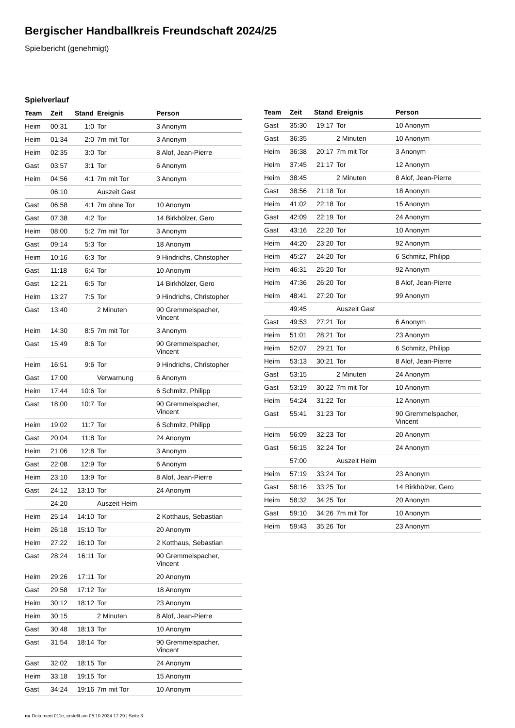Bergischer Handballkreis Freundschaft 2024/25
Spielbericht (genehmigt)
Spielverlauf
| Team | Zeit | Stand | Ereignis | Person |
| --- | --- | --- | --- | --- |
| Heim | 00:31 | 1:0 | Tor | 3 Anonym |
| Heim | 01:34 | 2:0 | 7m mit Tor | 3 Anonym |
| Heim | 02:35 | 3:0 | Tor | 8 Alof, Jean-Pierre |
| Gast | 03:57 | 3:1 | Tor | 6 Anonym |
| Heim | 04:56 | 4:1 | 7m mit Tor | 3 Anonym |
| | 06:10 | | Auszeit Gast | |
| Gast | 06:58 | 4:1 | 7m ohne Tor | 10 Anonym |
| Gast | 07:38 | 4:2 | Tor | 14 Birkhölzer, Gero |
| Heim | 08:00 | 5:2 | 7m mit Tor | 3 Anonym |
| Gast | 09:14 | 5:3 | Tor | 18 Anonym |
| Heim | 10:16 | 6:3 | Tor | 9 Hindrichs, Christopher |
| Gast | 11:18 | 6:4 | Tor | 10 Anonym |
| Gast | 12:21 | 6:5 | Tor | 14 Birkhölzer, Gero |
| Heim | 13:27 | 7:5 | Tor | 9 Hindrichs, Christopher |
| Gast | 13:40 | | 2 Minuten | 90 Gremmelspacher, Vincent |
| Heim | 14:30 | 8:5 | 7m mit Tor | 3 Anonym |
| Gast | 15:49 | 8:6 | Tor | 90 Gremmelspacher, Vincent |
| Heim | 16:51 | 9:6 | Tor | 9 Hindrichs, Christopher |
| Gast | 17:00 | | Verwarnung | 6 Anonym |
| Heim | 17:44 | 10:6 | Tor | 6 Schmitz, Philipp |
| Gast | 18:00 | 10:7 | Tor | 90 Gremmelspacher, Vincent |
| Heim | 19:02 | 11:7 | Tor | 6 Schmitz, Philipp |
| Gast | 20:04 | 11:8 | Tor | 24 Anonym |
| Heim | 21:06 | 12:8 | Tor | 3 Anonym |
| Gast | 22:08 | 12:9 | Tor | 6 Anonym |
| Heim | 23:10 | 13:9 | Tor | 8 Alof, Jean-Pierre |
| Gast | 24:12 | 13:10 | Tor | 24 Anonym |
| | 24:20 | | Auszeit Heim | |
| Heim | 25:14 | 14:10 | Tor | 2 Kotthaus, Sebastian |
| Heim | 26:18 | 15:10 | Tor | 20 Anonym |
| Heim | 27:22 | 16:10 | Tor | 2 Kotthaus, Sebastian |
| Gast | 28:24 | 16:11 | Tor | 90 Gremmelspacher, Vincent |
| Heim | 29:26 | 17:11 | Tor | 20 Anonym |
| Gast | 29:58 | 17:12 | Tor | 18 Anonym |
| Heim | 30:12 | 18:12 | Tor | 23 Anonym |
| Heim | 30:15 | | 2 Minuten | 8 Alof, Jean-Pierre |
| Gast | 30:48 | 18:13 | Tor | 10 Anonym |
| Gast | 31:54 | 18:14 | Tor | 90 Gremmelspacher, Vincent |
| Gast | 32:02 | 18:15 | Tor | 24 Anonym |
| Heim | 33:18 | 19:15 | Tor | 15 Anonym |
| Gast | 34:24 | 19:16 | 7m mit Tor | 10 Anonym |
| Team | Zeit | Stand | Ereignis | Person |
| --- | --- | --- | --- | --- |
| Gast | 35:30 | 19:17 | Tor | 10 Anonym |
| Gast | 36:35 | | 2 Minuten | 10 Anonym |
| Heim | 36:38 | 20:17 | 7m mit Tor | 3 Anonym |
| Heim | 37:45 | 21:17 | Tor | 12 Anonym |
| Heim | 38:45 | | 2 Minuten | 8 Alof, Jean-Pierre |
| Gast | 38:56 | 21:18 | Tor | 18 Anonym |
| Heim | 41:02 | 22:18 | Tor | 15 Anonym |
| Gast | 42:09 | 22:19 | Tor | 24 Anonym |
| Gast | 43:16 | 22:20 | Tor | 10 Anonym |
| Heim | 44:20 | 23:20 | Tor | 92 Anonym |
| Heim | 45:27 | 24:20 | Tor | 6 Schmitz, Philipp |
| Heim | 46:31 | 25:20 | Tor | 92 Anonym |
| Heim | 47:36 | 26:20 | Tor | 8 Alof, Jean-Pierre |
| Heim | 48:41 | 27:20 | Tor | 99 Anonym |
| | 49:45 | | Auszeit Gast | |
| Gast | 49:53 | 27:21 | Tor | 6 Anonym |
| Heim | 51:01 | 28:21 | Tor | 23 Anonym |
| Heim | 52:07 | 29:21 | Tor | 6 Schmitz, Philipp |
| Heim | 53:13 | 30:21 | Tor | 8 Alof, Jean-Pierre |
| Gast | 53:15 | | 2 Minuten | 24 Anonym |
| Gast | 53:19 | 30:22 | 7m mit Tor | 10 Anonym |
| Heim | 54:24 | 31:22 | Tor | 12 Anonym |
| Gast | 55:41 | 31:23 | Tor | 90 Gremmelspacher, Vincent |
| Heim | 56:09 | 32:23 | Tor | 20 Anonym |
| Gast | 56:15 | 32:24 | Tor | 24 Anonym |
| | 57:00 | | Auszeit Heim | |
| Heim | 57:19 | 33:24 | Tor | 23 Anonym |
| Gast | 58:16 | 33:25 | Tor | 14 Birkhölzer, Gero |
| Heim | 58:32 | 34:25 | Tor | 20 Anonym |
| Gast | 59:10 | 34:26 | 7m mit Tor | 10 Anonym |
| Heim | 59:43 | 35:26 | Tor | 23 Anonym |
nu.Dokument 011e, erstellt am 05.10.2024 17:29 | Seite 3